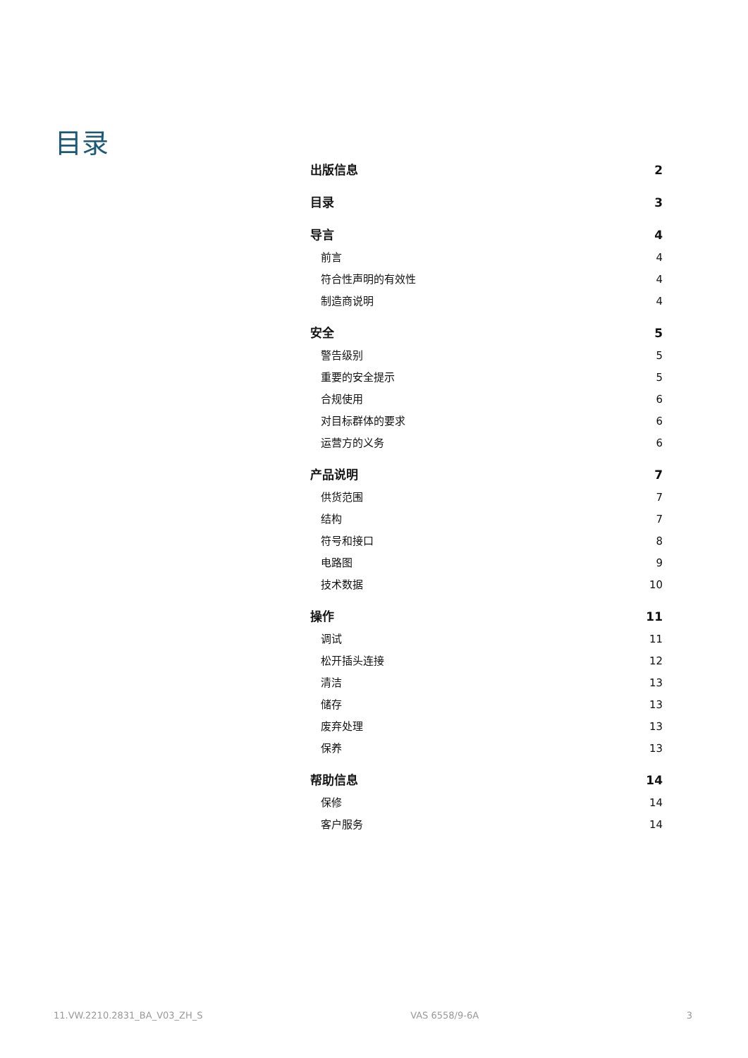目录
出版信息 2
目录 3
导言 4
前言 4
符合性声明的有效性 4
制造商说明 4
安全 5
警告级别 5
重要的安全提示 5
合规使用 6
对目标群体的要求 6
运营方的义务 6
产品说明 7
供货范围 7
结构 7
符号和接口 8
电路图 9
技术数据 10
操作 11
调试 11
松开插头连接 12
清洁 13
储存 13
废弃处理 13
保养 13
帮助信息 14
保修 14
客户服务 14
11.VW.2210.2831_BA_V03_ZH_S VAS 6558/9-6A 3